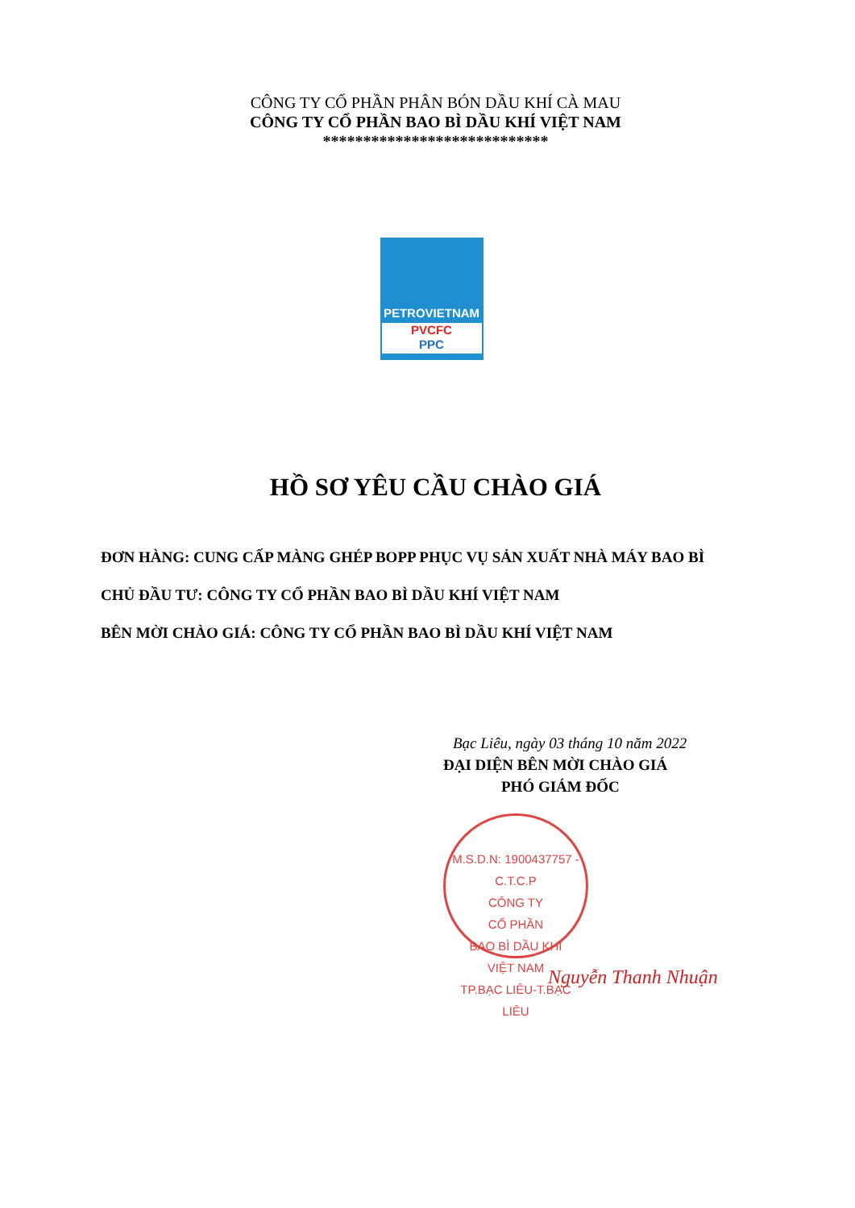CÔNG TY CỔ PHẦN PHÂN BÓN DẦU KHÍ CÀ MAU
CÔNG TY CỔ PHẦN BAO BÌ DẦU KHÍ VIỆT NAM
****************************
PETROVIETNAM
PVCFC
PPC
HỒ SƠ YÊU CẦU CHÀO GIÁ
ĐƠN HÀNG: CUNG CẤP MÀNG GHÉP BOPP PHỤC VỤ SẢN XUẤT NHÀ MÁY BAO BÌ
CHỦ ĐẦU TƯ: CÔNG TY CỔ PHẦN BAO BÌ DẦU KHÍ VIỆT NAM
BÊN MỜI CHÀO GIÁ: CÔNG TY CỔ PHẦN BAO BÌ DẦU KHÍ VIỆT NAM
Bạc Liêu, ngày 03 tháng 10 năm 2022
ĐẠI DIỆN BÊN MỜI CHÀO GIÁ
PHÓ GIÁM ĐỐC
M.S.D.N: 1900437757 - C.T.C.P
CÔNG TY
CỔ PHẦN
BAO BÌ DẦU KHÍ
VIỆT NAM
TP.BẠC LIÊU-T.BẠC LIÊU
Nguyễn Thanh Nhuận